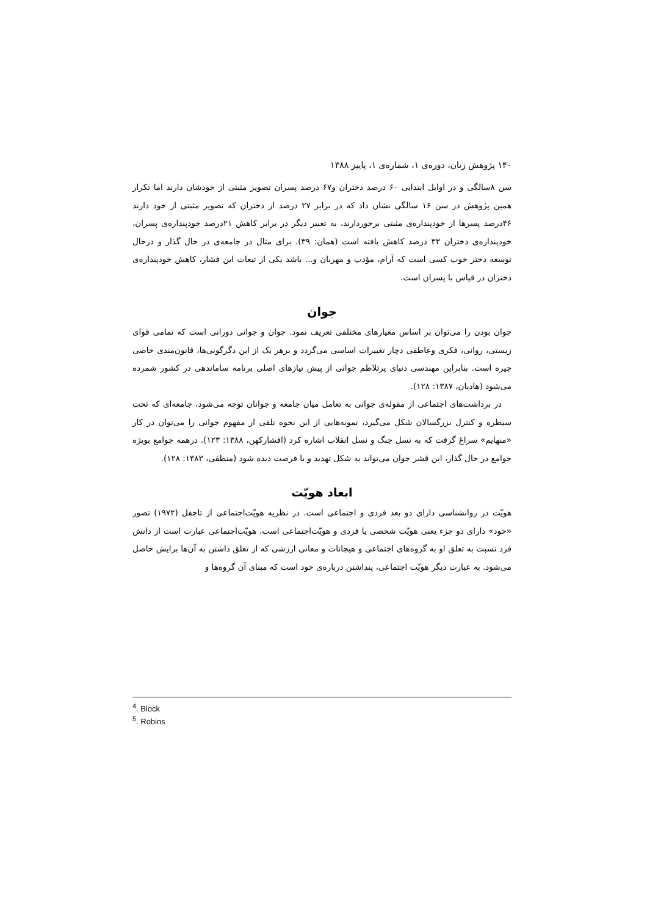۱۴۰ پژوهش زنان، دوره‌ی ۱، شماره‌ی ۱، پاییز ۱۳۸۸
سن ۸سالگی و در اوایل ابتدایی ۶۰ درصد دختران و۶۷ درصد پسران تصویر مثبتی از خودشان دارند اما تکرار همین پژوهش در سن ۱۶ سالگی نشان داد که در برابر ۲۷ درصد از دختران که تصویر مثبتی از خود دارند ۴۶درصد پسرها از خودپنداره‌ی مثبتی برخوردارند، به تعبیر دیگر در برابر کاهش ۲۱درصد خودپنداره‌ی پسران، خودپنداره‌ی دختران ۳۳ درصد کاهش یافته است (همان: ۳۹). برای مثال در جامعه‌ی در حال گذار و درحال توسعه دختر خوب کسی است که آرام، مؤدب و مهربان و... باشد یکی از تبعات این فشار، کاهش خودپنداره‌ی دختران در قیاس با پسران است.
جوان
جوان بودن را می‌توان بر اساس معیارهای مختلفی تعریف نمود. جوان و جوانی دورانی است که تمامی قوای زیستی، روانی، فکری وعاطفی دچار تغییرات اساسی می‌گردد و برهر یک از این دگرگونی‌ها، قانون‌مندی خاصی چیره است. بنابراین مهندسی دنیای پرتلاطم جوانی از پیش نیازهای اصلی برنامه ساماندهی در کشور شمرده می‌شود (هادیان، ۱۳۸۷: ۱۲۸).
در برداشت‌های اجتماعی از مقوله‌ی جوانی به تعامل میان جامعه و جوانان توجه می‌شود، جامعه‌ای که تحت سیطره و کنترل بزرگسالان شکل می‌گیرد، نمونه‌هایی از این نحوه تلقی از مفهوم جوانی را می‌توان در کار «منهایم» سراغ گرفت که به نسل جنگ و نسل انقلاب اشاره کرد (افشارکهن، ۱۳۸۸: ۱۲۳). درهمه جوامع بویژه جوامع در حال گذار، این قشر جوان می‌تواند به شکل تهدید و یا فرصت دیده شود (منطقی، ۱۳۸۳: ۱۲۸).
ابعاد هویّت
هویّت در روانشناسی دارای دو بعد فردی و اجتماعی است. در نظریه هویّت‌اجتماعی از تاجفل (۱۹۷۲) تصور «خود» دارای دو جزء یعنی هویّت شخصی یا فردی و هویّت‌اجتماعی است. هویّت‌اجتماعی عبارت است از دانش فرد نسبت به تعلق او به گروه‌های اجتماعی و هیجانات و معانی ارزشی که از تعلق داشتن به آن‌ها برایش حاصل می‌شود. به عبارت دیگر هویّت اجتماعی، پنداشتن درباره‌ی خود است که مبنای آن گروه‌ها و
<sup>4</sup>. Block
<sup>5</sup>. Robins